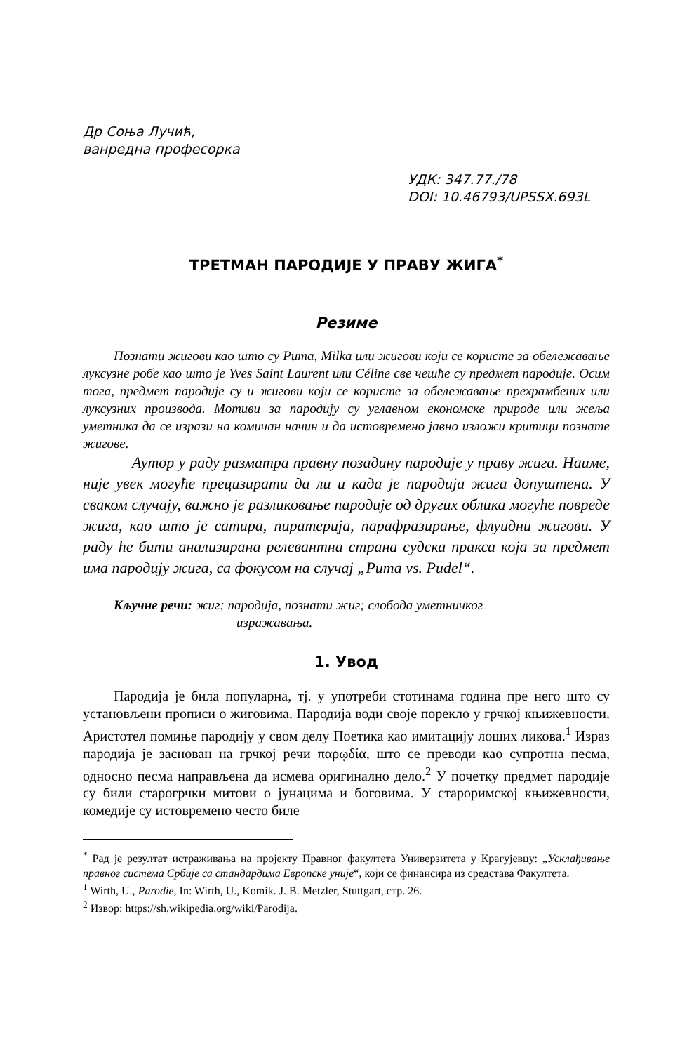Др Соња Лучић,
ванредна професорка
УДК: 347.77./78
DOI: 10.46793/UPSSX.693L
ТРЕТМАН ПАРОДИЈЕ У ПРАВУ ЖИГА<sup>*</sup>
Резиме
Познати жигови као што су Puma, Milka или жигови који се користе за обележавање луксузне робе као што је Yves Saint Laurent или Céline све чешће су предмет пародије. Осим тога, предмет пародије су и жигови који се користе за обележавање прехрамбених или луксузних производа. Мотиви за пародију су углавном економске природе или жеља уметника да се изрази на комичан начин и да истовремено јавно изложи критици познате жигове.
Аутор у раду разматра правну позадину пародије у праву жига. Наиме, није увек могуће прецизирати да ли и када је пародија жига допуштена. У сваком случају, важно је разликовање пародије од других облика могуће повреде жига, као што је сатира, пиратерија, парафразирање, флуидни жигови. У раду ће бити анализирана релевантна страна судска пракса која за предмет има пародију жига, са фокусом на случај „Puma vs. Pudel“.
Кључне речи: жиг; пародија, познати жиг; слобода уметничког
изражавања.
1. Увод
Пародија је била популарна, тј. у употреби стотинама година пре него што су установљени прописи о жиговима. Пародија води своје порекло у грчкој књижевности. Аристотел помиње пародију у свом делу Поетика као имитацију лоших ликова.<sup>1</sup> Израз пародија је заснован на грчкој речи παρῳδία, што се преводи као супротна песма, односно песма направљена да исмева оригинално дело.<sup>2</sup> У почетку предмет пародије су били старогрчки митови о јунацима и боговима. У староримској књижевности, комедије су истовремено често биле
<sup>*</sup> Рад је резултат истраживања на пројекту Правног факултета Универзитета у Крагујевцу: „Усклађивање правног система Србије са стандардима Европске уније“, који се финансира из средстава Факултета.
<sup>1</sup> Wirth, U., Parodie, In: Wirth, U., Komik. J. B. Metzler, Stuttgart, стр. 26.
<sup>2</sup> Извор: https://sh.wikipedia.org/wiki/Parodija.